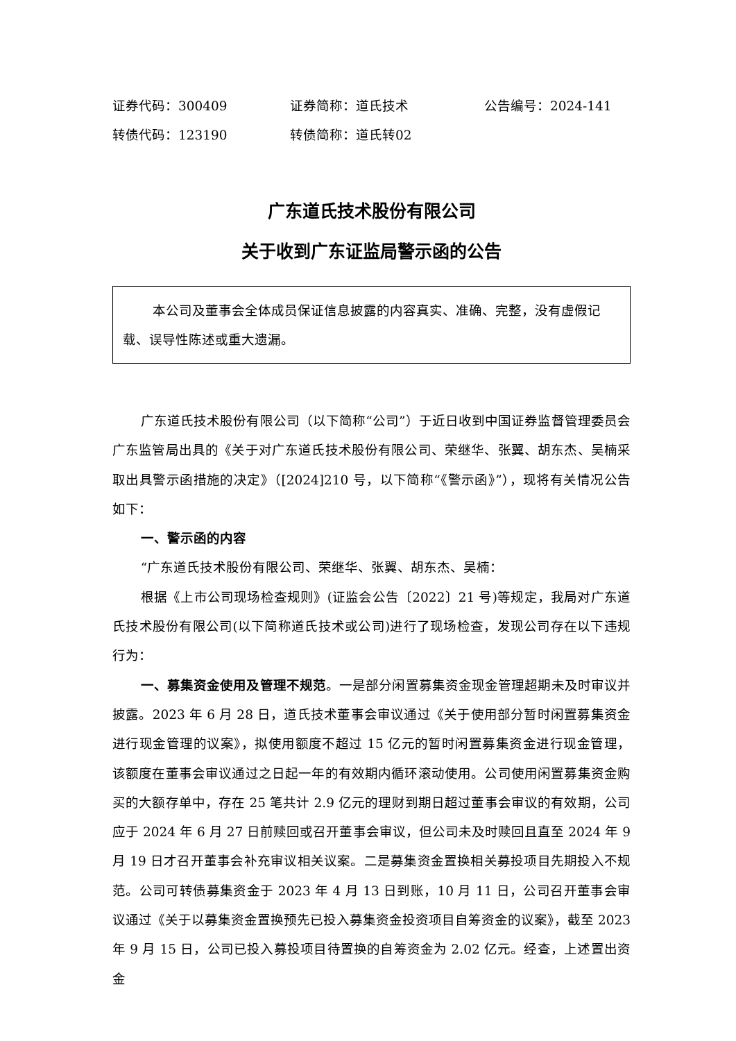证券代码：300409 证券简称：道氏技术 公告编号：2024-141
转债代码：123190 转债简称：道氏转02
广东道氏技术股份有限公司
关于收到广东证监局警示函的公告
本公司及董事会全体成员保证信息披露的内容真实、准确、完整，没有虚假记载、误导性陈述或重大遗漏。
广东道氏技术股份有限公司（以下简称“公司”）于近日收到中国证券监督管理委员会广东监管局出具的《关于对广东道氏技术股份有限公司、荣继华、张翼、胡东杰、吴楠采取出具警示函措施的决定》（[2024]210 号，以下简称“《警示函》”），现将有关情况公告如下：
一、警示函的内容
“广东道氏技术股份有限公司、荣继华、张翼、胡东杰、吴楠：
根据《上市公司现场检查规则》(证监会公告〔2022〕21 号)等规定，我局对广东道氏技术股份有限公司(以下简称道氏技术或公司)进行了现场检查，发现公司存在以下违规行为：
一、募集资金使用及管理不规范。一是部分闲置募集资金现金管理超期未及时审议并披露。2023 年 6 月 28 日，道氏技术董事会审议通过《关于使用部分暂时闲置募集资金进行现金管理的议案》，拟使用额度不超过 15 亿元的暂时闲置募集资金进行现金管理，该额度在董事会审议通过之日起一年的有效期内循环滚动使用。公司使用闲置募集资金购买的大额存单中，存在 25 笔共计 2.9 亿元的理财到期日超过董事会审议的有效期，公司应于 2024 年 6 月 27 日前赎回或召开董事会审议，但公司未及时赎回且直至 2024 年 9 月 19 日才召开董事会补充审议相关议案。二是募集资金置换相关募投项目先期投入不规范。公司可转债募集资金于 2023 年 4 月 13 日到账，10 月 11 日，公司召开董事会审议通过《关于以募集资金置换预先已投入募集资金投资项目自筹资金的议案》，截至 2023 年 9 月 15 日，公司已投入募投项目待置换的自筹资金为 2.02 亿元。经查，上述置出资金